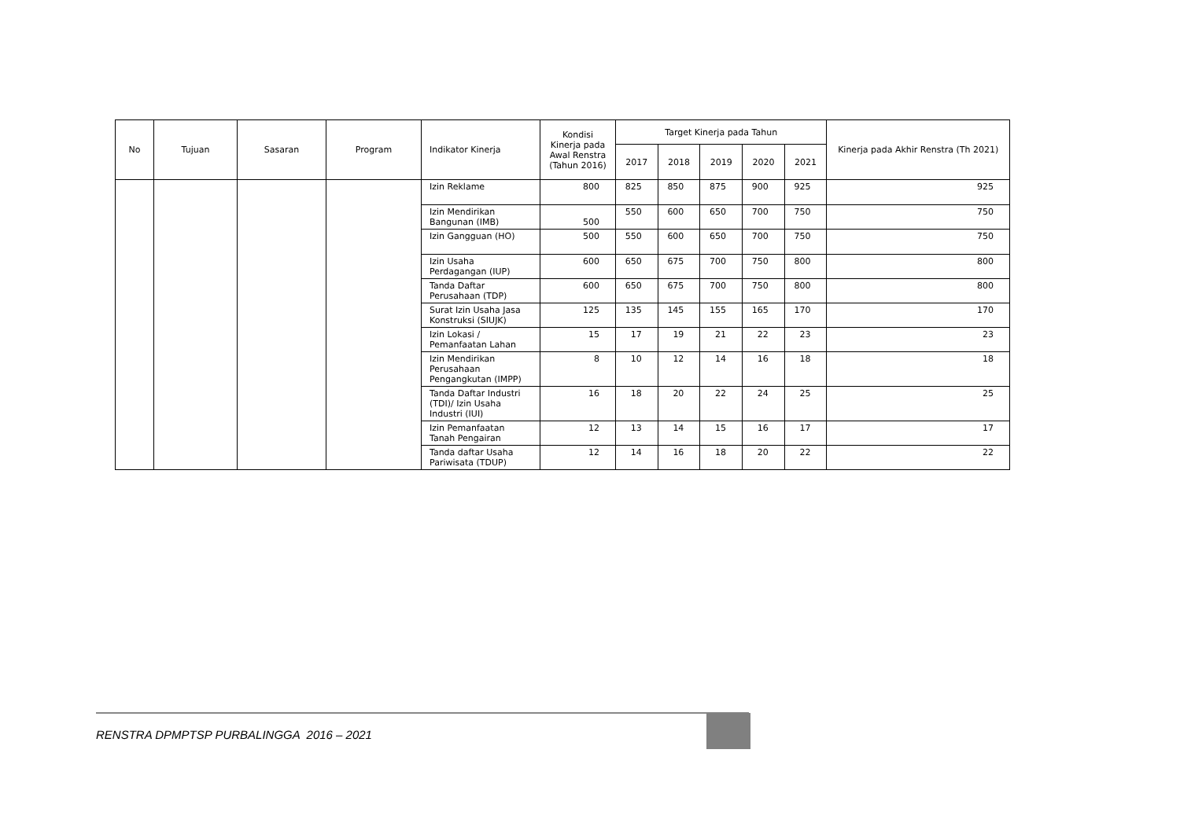| No | Tujuan | Sasaran | Program | Indikator Kinerja | Kondisi Kinerja pada Awal Renstra (Tahun 2016) | Target Kinerja pada Tahun | | | | | Kinerja pada Akhir Renstra (Th 2021) |
| --- | --- | --- | --- | --- | --- | --- | --- | --- | --- | --- | --- |
| | | | | | | 2017 | 2018 | 2019 | 2020 | 2021 | |
| | | | | Izin Reklame | 800 | 825 | 850 | 875 | 900 | 925 | 925 |
| | | | | Izin Mendirikan Bangunan (IMB) | 500 | 550 | 600 | 650 | 700 | 750 | 750 |
| | | | | Izin Gangguan (HO) | 500 | 550 | 600 | 650 | 700 | 750 | 750 |
| | | | | Izin Usaha Perdagangan (IUP) | 600 | 650 | 675 | 700 | 750 | 800 | 800 |
| | | | | Tanda Daftar Perusahaan (TDP) | 600 | 650 | 675 | 700 | 750 | 800 | 800 |
| | | | | Surat Izin Usaha Jasa Konstruksi (SIUJK) | 125 | 135 | 145 | 155 | 165 | 170 | 170 |
| | | | | Izin Lokasi / Pemanfaatan Lahan | 15 | 17 | 19 | 21 | 22 | 23 | 23 |
| | | | | Izin Mendirikan Perusahaan Pengangkutan (IMPP) | 8 | 10 | 12 | 14 | 16 | 18 | 18 |
| | | | | Tanda Daftar Industri (TDI)/ Izin Usaha Industri (IUI) | 16 | 18 | 20 | 22 | 24 | 25 | 25 |
| | | | | Izin Pemanfaatan Tanah Pengairan | 12 | 13 | 14 | 15 | 16 | 17 | 17 |
| | | | | Tanda daftar Usaha Pariwisata (TDUP) | 12 | 14 | 16 | 18 | 20 | 22 | 22 |
RENSTRA DPMPTSP PURBALINGGA 2016 – 2021